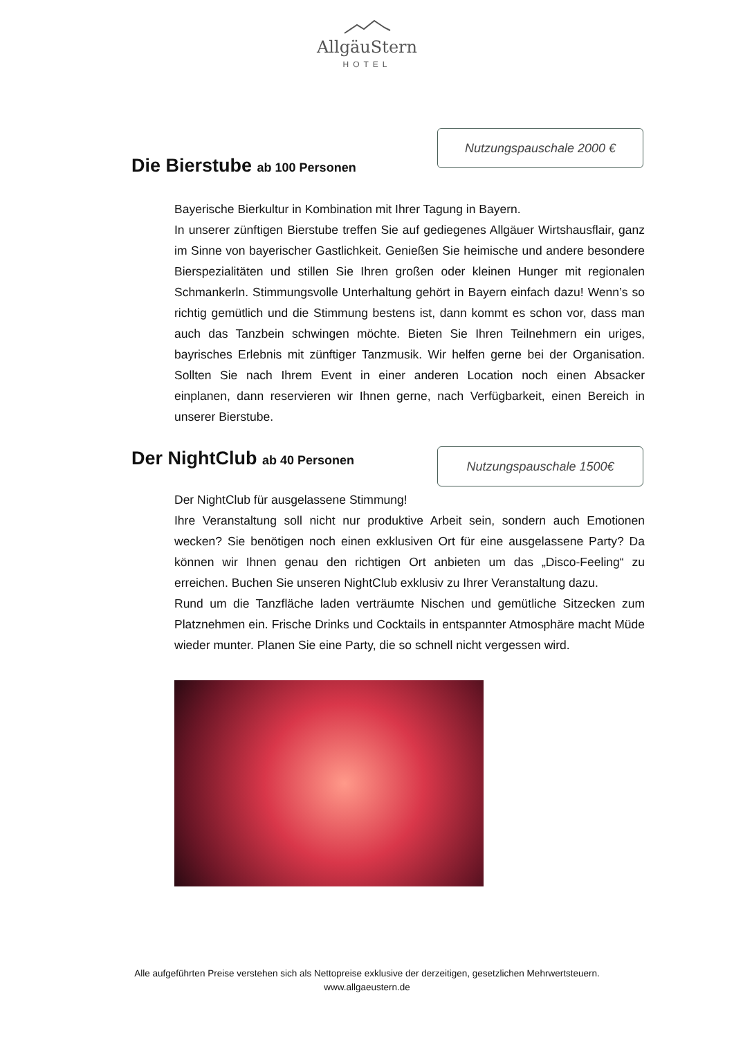AllgäuStern
HOTEL
Die Bierstube ab 100 Personen
Nutzungspauschale 2000 €
Bayerische Bierkultur in Kombination mit Ihrer Tagung in Bayern.
In unserer zünftigen Bierstube treffen Sie auf gediegenes Allgäuer Wirtshausflair, ganz im Sinne von bayerischer Gastlichkeit. Genießen Sie heimische und andere besondere Bierspezialitäten und stillen Sie Ihren großen oder kleinen Hunger mit regionalen Schmankerln. Stimmungsvolle Unterhaltung gehört in Bayern einfach dazu! Wenn’s so richtig gemütlich und die Stimmung bestens ist, dann kommt es schon vor, dass man auch das Tanzbein schwingen möchte. Bieten Sie Ihren Teilnehmern ein uriges, bayrisches Erlebnis mit zünftiger Tanzmusik. Wir helfen gerne bei der Organisation. Sollten Sie nach Ihrem Event in einer anderen Location noch einen Absacker einplanen, dann reservieren wir Ihnen gerne, nach Verfügbarkeit, einen Bereich in unserer Bierstube.
Der NightClub ab 40 Personen
Nutzungspauschale 1500€
Der NightClub für ausgelassene Stimmung!
Ihre Veranstaltung soll nicht nur produktive Arbeit sein, sondern auch Emotionen wecken? Sie benötigen noch einen exklusiven Ort für eine ausgelassene Party? Da können wir Ihnen genau den richtigen Ort anbieten um das „Disco-Feeling“ zu erreichen. Buchen Sie unseren NightClub exklusiv zu Ihrer Veranstaltung dazu.
Rund um die Tanzfläche laden verträumte Nischen und gemütliche Sitzecken zum Platznehmen ein. Frische Drinks und Cocktails in entspannter Atmosphäre macht Müde wieder munter. Planen Sie eine Party, die so schnell nicht vergessen wird.
Alle aufgeführten Preise verstehen sich als Nettopreise exklusive der derzeitigen, gesetzlichen Mehrwertsteuern.
www.allgaeustern.de